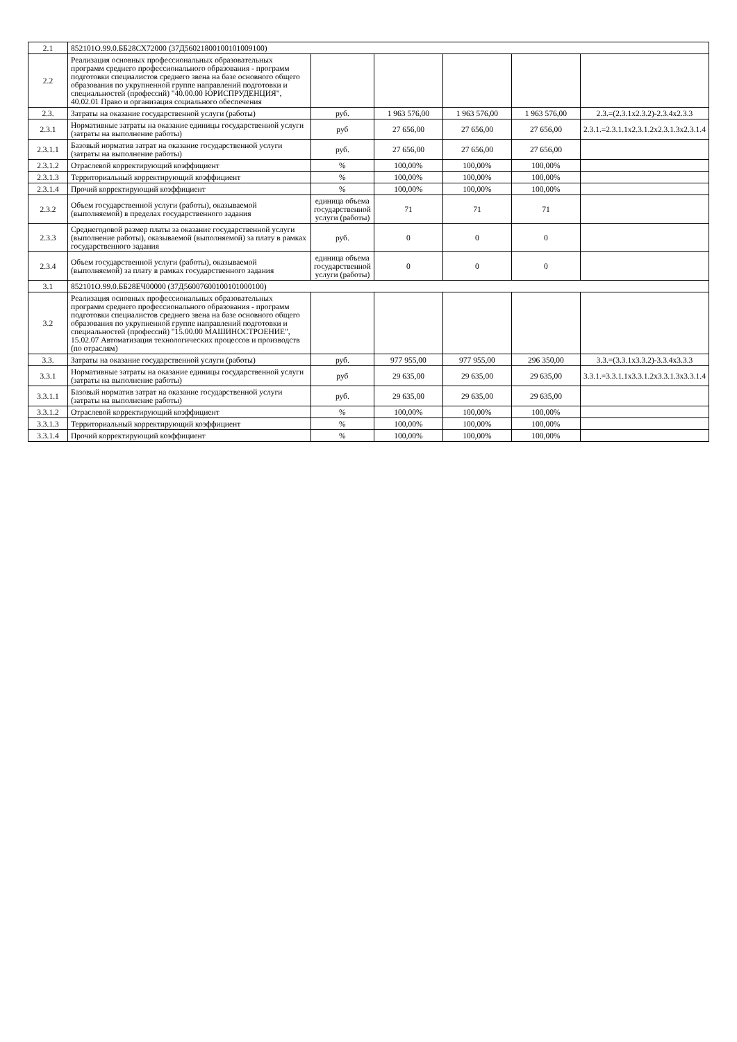| 2.1 | 852101О.99.0.ББ28СХ72000 (37Д56021800100101009100) | | | | | |
| 2.2 | Реализация основных профессиональных образовательных программ среднего профессионального образования - программ подготовки специалистов среднего звена на базе основного общего образования по укрупненной группе направлений подготовки и специальностей (профессий) "40.00.00 ЮРИСПРУДЕНЦИЯ", 40.02.01 Право и организация социального обеспечения | | | | | |
| 2.3. | Затраты на оказание государственной услуги (работы) | руб. | 1 963 576,00 | 1 963 576,00 | 1 963 576,00 | 2.3.=(2.3.1х2.3.2)-2.3.4х2.3.3 |
| 2.3.1 | Нормативные затраты на оказание единицы государственной услуги (затраты на выполнение работы) | руб | 27 656,00 | 27 656,00 | 27 656,00 | 2.3.1.=2.3.1.1х2.3.1.2х2.3.1.3х2.3.1.4 |
| 2.3.1.1 | Базовый норматив затрат на оказание государственной услуги (затраты на выполнение работы) | руб. | 27 656,00 | 27 656,00 | 27 656,00 | |
| 2.3.1.2 | Отраслевой корректирующий коэффициент | % | 100,00% | 100,00% | 100,00% | |
| 2.3.1.3 | Территориальный корректирующий коэффициент | % | 100,00% | 100,00% | 100,00% | |
| 2.3.1.4 | Прочий корректирующий коэффициент | % | 100,00% | 100,00% | 100,00% | |
| 2.3.2 | Объем государственной услуги (работы), оказываемой (выполняемой) в пределах государственного задания | единица объема государственной услуги (работы) | 71 | 71 | 71 | |
| 2.3.3 | Среднегодовой размер платы за оказание государственной услуги (выполнение работы), оказываемой (выполняемой) за плату в рамках государственного задания | руб. | 0 | 0 | 0 | |
| 2.3.4 | Объем государственной услуги (работы), оказываемой (выполняемой) за плату в рамках государственного задания | единица объема государственной услуги (работы) | 0 | 0 | 0 | |
| 3.1 | 852101О.99.0.ББ28ЕЧ00000 (37Д56007600100101000100) | | | | | |
| 3.2 | Реализация основных профессиональных образовательных программ среднего профессионального образования - программ подготовки специалистов среднего звена на базе основного общего образования по укрупненной группе направлений подготовки и специальностей (профессий) "15.00.00 МАШИНОСТРОЕНИЕ", 15.02.07 Автоматизация технологических процессов и производств (по отраслям) | | | | | |
| 3.3. | Затраты на оказание государственной услуги (работы) | руб. | 977 955,00 | 977 955,00 | 296 350,00 | 3.3.=(3.3.1х3.3.2)-3.3.4х3.3.3 |
| 3.3.1 | Нормативные затраты на оказание единицы государственной услуги (затраты на выполнение работы) | руб | 29 635,00 | 29 635,00 | 29 635,00 | 3.3.1.=3.3.1.1х3.3.1.2х3.3.1.3х3.3.1.4 |
| 3.3.1.1 | Базовый норматив затрат на оказание государственной услуги (затраты на выполнение работы) | руб. | 29 635,00 | 29 635,00 | 29 635,00 | |
| 3.3.1.2 | Отраслевой корректирующий коэффициент | % | 100,00% | 100,00% | 100,00% | |
| 3.3.1.3 | Территориальный корректирующий коэффициент | % | 100,00% | 100,00% | 100,00% | |
| 3.3.1.4 | Прочий корректирующий коэффициент | % | 100,00% | 100,00% | 100,00% | |